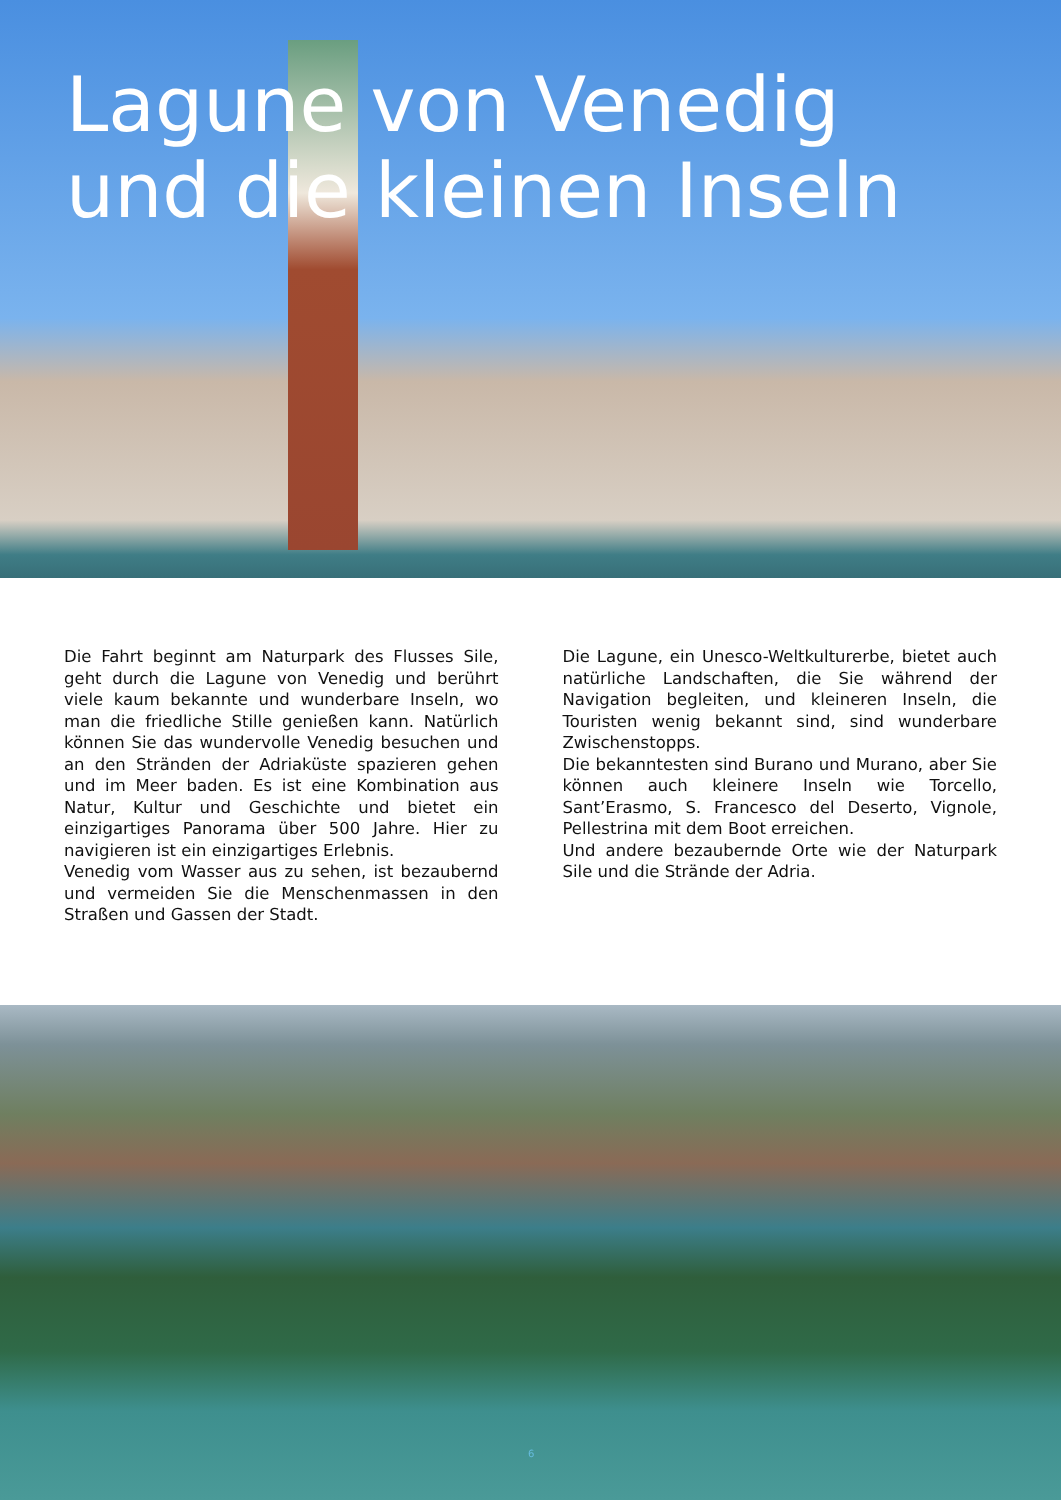Lagune von Venedig
und die kleinen Inseln
Die Fahrt beginnt am Naturpark des Flusses Sile, geht durch die Lagune von Venedig und berührt viele kaum bekannte und wunderbare Inseln, wo man die friedliche Stille genießen kann. Natürlich können Sie das wundervolle Venedig besuchen und an den Stränden der Adriaküste spazieren gehen und im Meer baden. Es ist eine Kombination aus Natur, Kultur und Geschichte und bietet ein einzigartiges Panorama über 500 Jahre. Hier zu navigieren ist ein einzigartiges Erlebnis.
Venedig vom Wasser aus zu sehen, ist bezaubernd und vermeiden Sie die Menschenmassen in den Straßen und Gassen der Stadt.
Die Lagune, ein Unesco-Weltkulturerbe, bietet auch natürliche Landschaften, die Sie während der Navigation begleiten, und kleineren Inseln, die Touristen wenig bekannt sind, sind wunderbare Zwischenstopps.
Die bekanntesten sind Burano und Murano, aber Sie können auch kleinere Inseln wie Torcello, Sant’Erasmo, S. Francesco del Deserto, Vignole, Pellestrina mit dem Boot erreichen.
Und andere bezaubernde Orte wie der Naturpark Sile und die Strände der Adria.
6